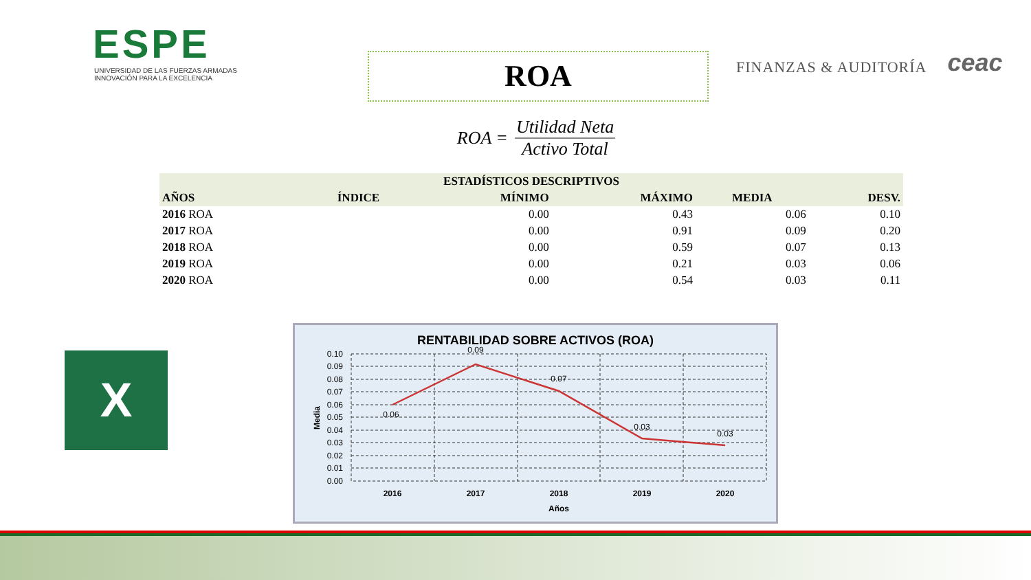ESPE
UNIVERSIDAD DE LAS FUERZAS ARMADAS
INNOVACIÓN PARA LA EXCELENCIA
ROA
FINANZAS & AUDITORÍA
ceac
ROA = Utilidad Neta Activo Total
| ESTADÍSTICOS DESCRIPTIVOS | | | | | |
| --- | --- | --- | --- | --- | --- |
| AÑOS | ÍNDICE | MÍNIMO | MÁXIMO | MEDIA | DESV. |
| 2016 ROA | | 0.00 | 0.43 | 0.06 | 0.10 |
| 2017 ROA | | 0.00 | 0.91 | 0.09 | 0.20 |
| 2018 ROA | | 0.00 | 0.59 | 0.07 | 0.13 |
| 2019 ROA | | 0.00 | 0.21 | 0.03 | 0.06 |
| 2020 ROA | | 0.00 | 0.54 | 0.03 | 0.11 |
X
RENTABILIDAD SOBRE ACTIVOS (ROA)
0.06
0.09
0.07
0.03
0.03
0.10
0.09
0.08
0.07
0.06
0.05
0.04
0.03
0.02
0.01
0.00
2016
2017
2018
2019
2020
Años
Media